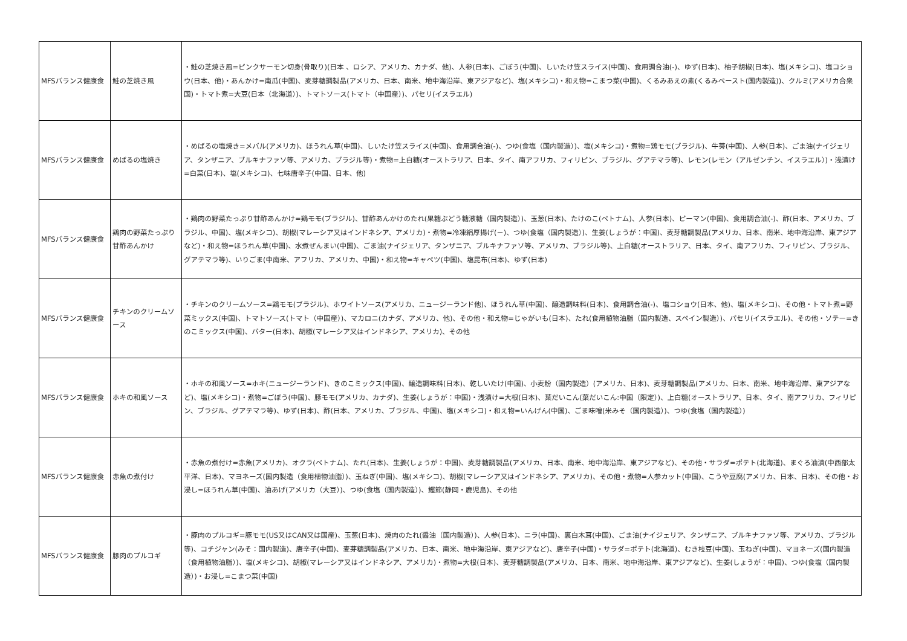| MFSバランス健康食 | 鮭の芝焼き風 | ・鮭の芝焼き風=ピンクサーモン切身(骨取り)(日本 、ロシア、アメリカ、カナダ、他)、人参(日本)、ごぼう(中国)、しいたけ笠スライス(中国)、食用調合油(-)、ゆず(日本)、柚子胡椒(日本)、塩(メキシコ)、塩コショウ(日本、他)・あんかけ=南瓜(中国)、麦芽糖調製品(アメリカ、日本、南米、地中海沿岸、東アジアなど)、塩(メキシコ)・和え物=こまつ菜(中国)、くるみあえの素(くるみペースト(国内製造))、クルミ(アメリカ合衆国)・トマト煮=大豆(日本（北海道）)、トマトソース(トマト（中国産）)、パセリ(イスラエル) |
| MFSバランス健康食 | めばるの塩焼き | ・めばるの塩焼き=メバル(アメリカ)、ほうれん草(中国)、しいたけ笠スライス(中国)、食用調合油(-)、つゆ(食塩（国内製造）)、塩(メキシコ)・煮物=鶏モモ(ブラジル)、牛蒡(中国)、人参(日本)、ごま油(ナイジェリア、タンザニア、ブルキナファソ等、アメリカ、ブラジル等)・煮物=上白糖(オーストラリア、日本、タイ、南アフリカ、フィリピン、ブラジル、グアテマラ等)、レモン(レモン（アルゼンチン、イスラエル）)・浅漬け=白菜(日本)、塩(メキシコ)、七味唐辛子(中国、日本、他) |
| MFSバランス健康食 | 鶏肉の野菜たっぷり甘酢あんかけ | ・鶏肉の野菜たっぷり甘酢あんかけ=鶏モモ(ブラジル)、甘酢あんかけのたれ(果糖ぶどう糖液糖（国内製造）)、玉葱(日本)、たけのこ(ベトナム)、人参(日本)、ピーマン(中国)、食用調合油(-)、酢(日本、アメリカ、ブラジル、中国)、塩(メキシコ)、胡椒(マレーシア又はインドネシア、アメリカ)・煮物=冷凍絹厚揚げ(－)、つゆ(食塩（国内製造）)、生姜(しょうが：中国)、麦芽糖調製品(アメリカ、日本、南米、地中海沿岸、東アジアなど)・和え物=ほうれん草(中国)、水煮ぜんまい(中国)、ごま油(ナイジェリア、タンザニア、ブルキナファソ等、アメリカ、ブラジル等)、上白糖(オーストラリア、日本、タイ、南アフリカ、フィリピン、ブラジル、グアテマラ等)、いりごま(中南米、アフリカ、アメリカ、中国)・和え物=キャベツ(中国)、塩昆布(日本)、ゆず(日本) |
| MFSバランス健康食 | チキンのクリームソース | ・チキンのクリームソース=鶏モモ(ブラジル)、ホワイトソース(アメリカ、ニュージーランド他)、ほうれん草(中国)、醸造調味料(日本)、食用調合油(-)、塩コショウ(日本、他)、塩(メキシコ)、その他・トマト煮=野菜ミックス(中国)、トマトソース(トマト（中国産）)、マカロニ(カナダ、アメリカ、他)、その他・和え物=じゃがいも(日本)、たれ(食用植物油脂（国内製造、スペイン製造）)、パセリ(イスラエル)、その他・ソテー=きのこミックス(中国)、バター(日本)、胡椒(マレーシア又はインドネシア、アメリカ)、その他 |
| MFSバランス健康食 | ホキの和風ソース | ・ホキの和風ソース=ホキ(ニュージーランド)、きのこミックス(中国)、醸造調味料(日本)、乾しいたけ(中国)、小麦粉（国内製造）(アメリカ、日本)、麦芽糖調製品(アメリカ、日本、南米、地中海沿岸、東アジアなど)、塩(メキシコ)・煮物=ごぼう(中国)、豚モモ(アメリカ、カナダ)、生姜(しょうが：中国)・浅漬け=大根(日本)、葉だいこん(葉だいこん:中国（限定）)、上白糖(オーストラリア、日本、タイ、南アフリカ、フィリピン、ブラジル、グアテマラ等)、ゆず(日本)、酢(日本、アメリカ、ブラジル、中国)、塩(メキシコ)・和え物=いんげん(中国)、ごま味噌(米みそ（国内製造）)、つゆ(食塩（国内製造）) |
| MFSバランス健康食 | 赤魚の煮付け | ・赤魚の煮付け=赤魚(アメリカ)、オクラ(ベトナム)、たれ(日本)、生姜(しょうが：中国)、麦芽糖調製品(アメリカ、日本、南米、地中海沿岸、東アジアなど)、その他・サラダ=ポテト(北海道)、まぐろ油漬(中西部太平洋、日本)、マヨネーズ(国内製造（食用植物油脂）)、玉ねぎ(中国)、塩(メキシコ)、胡椒(マレーシア又はインドネシア、アメリカ)、その他・煮物=人参カット(中国)、こうや豆腐(アメリカ、日本、日本)、その他・お浸し=ほうれん草(中国)、油あげ(アメリカ（大豆）)、つゆ(食塩（国内製造）)、鰹節(静岡・鹿児島)、その他 |
| MFSバランス健康食 | 豚肉のプルコギ | ・豚肉のプルコギ=豚モモ(US又はCAN又は国産)、玉葱(日本)、焼肉のたれ(醤油（国内製造）)、人参(日本)、ニラ(中国)、裏白木耳(中国)、ごま油(ナイジェリア、タンザニア、ブルキナファソ等、アメリカ、ブラジル等)、コチジャン(みそ：国内製造)、唐辛子(中国)、麦芽糖調製品(アメリカ、日本、南米、地中海沿岸、東アジアなど)、唐辛子(中国)・サラダ=ポテト(北海道)、むき枝豆(中国)、玉ねぎ(中国)、マヨネーズ(国内製造（食用植物油脂）)、塩(メキシコ)、胡椒(マレーシア又はインドネシア、アメリカ)・煮物=大根(日本)、麦芽糖調製品(アメリカ、日本、南米、地中海沿岸、東アジアなど)、生姜(しょうが：中国)、つゆ(食塩（国内製造）)・お浸し=こまつ菜(中国) |